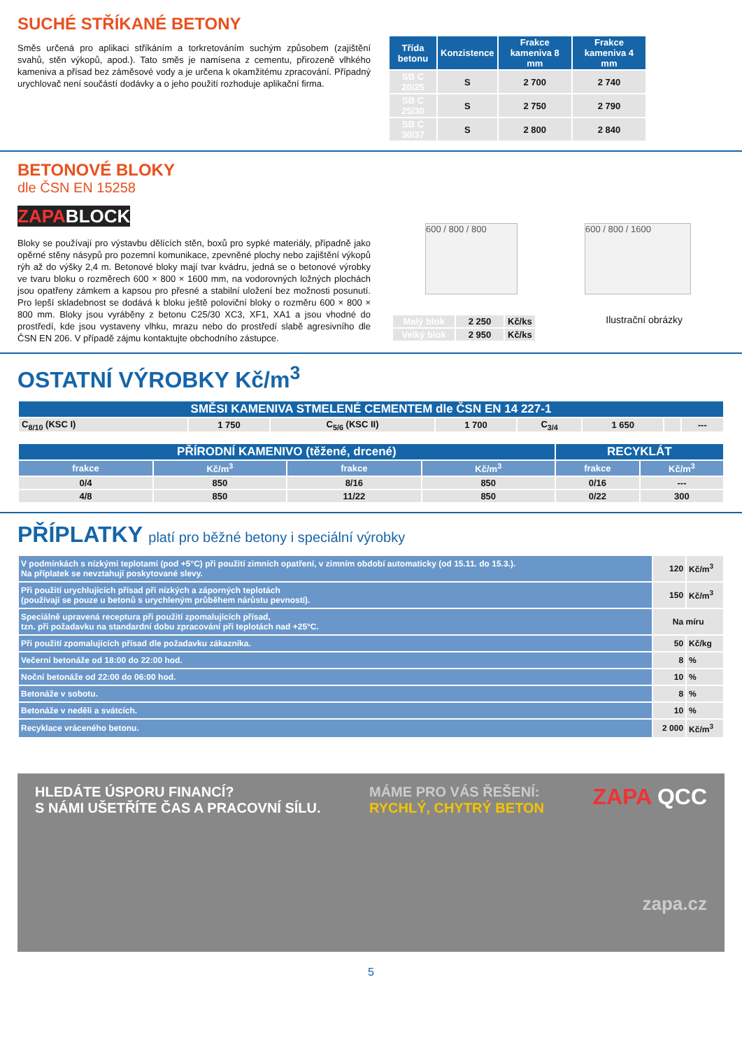SUCHÉ STŘÍKANÉ BETONY
Směs určená pro aplikaci stříkáním a torkretováním suchým způsobem (zajištění svahů, stěn výkopů, apod.). Tato směs je namísena z cementu, přirozeně vlhkého kameniva a přísad bez záměsové vody a je určena k okamžitému zpracování. Případný urychlovač není součástí dodávky a o jeho použití rozhoduje aplikační firma.
| Třída betonu | Konzistence | Frakce kameniva 8 mm | Frakce kameniva 4 mm |
| --- | --- | --- | --- |
| SB C 20/25 | S | 2 700 | 2 740 |
| SB C 25/30 | S | 2 750 | 2 790 |
| SB C 30/37 | S | 2 800 | 2 840 |
BETONOVÉ BLOKY
dle ČSN EN 15258
ZAPA BLOCK
Bloky se používají pro výstavbu dělících stěn, boxů pro sypké materiály, případně jako opěrné stěny násypů pro pozemní komunikace, zpevněné plochy nebo zajištění výkopů rýh až do výšky 2,4 m. Betonové bloky mají tvar kvádru, jedná se o betonové výrobky ve tvaru bloku o rozměrech 600 × 800 × 1600 mm, na vodorovných ložných plochách jsou opatřeny zámkem a kapsou pro přesné a stabilní uložení bez možnosti posunutí. Pro lepší skladebnost se dodává k bloku ještě poloviční bloky o rozměru 600 × 800 × 800 mm. Bloky jsou vyráběny z betonu C25/30 XC3, XF1, XA1 a jsou vhodné do prostředí, kde jsou vystaveny vlhku, mrazu nebo do prostředí slabě agresivního dle ČSN EN 206. V případě zájmu kontaktujte obchodního zástupce.
600 / 800 / 800 600 / 800 / 1600
| Malý blok | 2 250 | Kč/ks |
| Velký blok | 2 950 | Kč/ks |
Ilustrační obrázky
OSTATNÍ VÝROBKY Kč/m<sup>3</sup>
| SMĚSI KAMENIVA STMELENÉ CEMENTEM dle ČSN EN 14 227-1 | | | | | | | |
| --- | --- | --- | --- | --- | --- | --- | --- |
| C<sub>8/10</sub> (KSC I) | 1 750 | C<sub>5/6</sub> (KSC II) | 1 700 | C<sub>3/4</sub> | 1 650 | | --- |
| PŘÍRODNÍ KAMENIVO (těžené, drcené) | | | | RECYKLÁT | |
| --- | --- | --- | --- | --- | --- |
| frakce | Kč/m<sup>3</sup> | frakce | Kč/m<sup>3</sup> | frakce | Kč/m<sup>3</sup> |
| 0/4 | 850 | 8/16 | 850 | 0/16 | --- |
| 4/8 | 850 | 11/22 | 850 | 0/22 | 300 |
PŘÍPLATKY platí pro běžné betony i speciální výrobky
| V podmínkách s nízkými teplotami (pod +5°C) při použití zimních opatření, v zimním období automaticky (od 15.11. do 15.3.). Na příplatek se nevztahují poskytované slevy. | 120 | Kč/m<sup>3</sup> |
| Při použití urychlujících přísad při nízkých a záporných teplotách (používají se pouze u betonů s urychleným průběhem nárůstu pevností). | 150 | Kč/m<sup>3</sup> |
| Speciálně upravená receptura při použití zpomalujících přísad, tzn. při požadavku na standardní dobu zpracování při teplotách nad +25°C. | Na míru | |
| Při použití zpomalujících přísad dle požadavku zákazníka. | 50 | Kč/kg |
| Večerní betonáže od 18:00 do 22:00 hod. | 8 | % |
| Noční betonáže od 22:00 do 06:00 hod. | 10 | % |
| Betonáže v sobotu. | 8 | % |
| Betonáže v neděli a svátcích. | 10 | % |
| Recyklace vráceného betonu. | 2 000 | Kč/m<sup>3</sup> |
HLEDÁTE ÚSPORU FINANCÍ?
S NÁMI UŠETŘÍTE ČAS A PRACOVNÍ SÍLU.
MÁME PRO VÁS ŘEŠENÍ:
RYCHLÝ, CHYTRÝ BETON
ZAPA QCC
zapa.cz
5